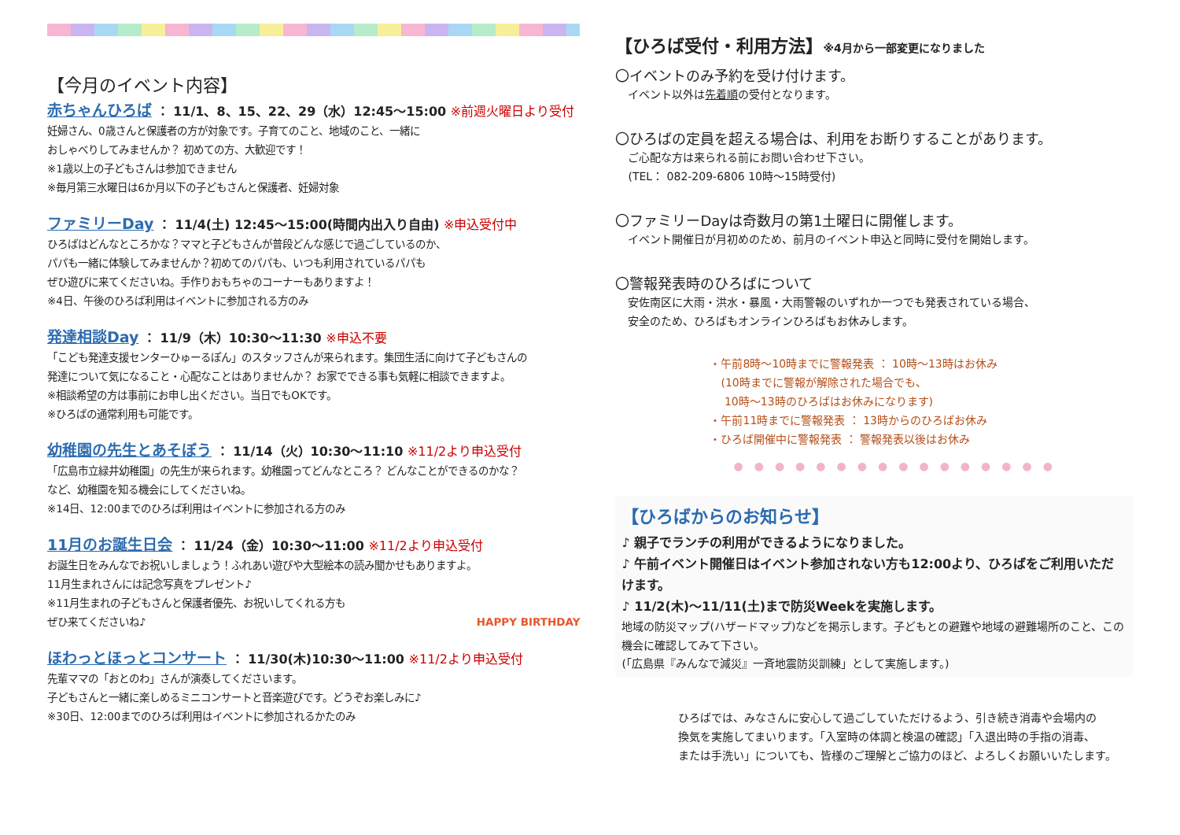【今月のイベント内容】
赤ちゃんひろば ： 11/1、8、15、22、29（水）12:45～15:00 ※前週火曜日より受付
妊婦さん、0歳さんと保護者の方が対象です。子育てのこと、地域のこと、一緒に
おしゃべりしてみませんか？ 初めての方、大歓迎です！
※1歳以上の子どもさんは参加できません
※毎月第三水曜日は6か月以下の子どもさんと保護者、妊婦対象
ファミリーDay ： 11/4(土) 12:45～15:00(時間内出入り自由) ※申込受付中
ひろばはどんなところかな？ママと子どもさんが普段どんな感じで過ごしているのか、
パパも一緒に体験してみませんか？初めてのパパも、いつも利用されているパパも
ぜひ遊びに来てくださいね。手作りおもちゃのコーナーもありますよ！
※4日、午後のひろば利用はイベントに参加される方のみ
発達相談Day ： 11/9（木）10:30～11:30 ※申込不要
「こども発達支援センターひゅーるぽん」のスタッフさんが来られます。集団生活に向けて子どもさんの
発達について気になること・心配なことはありませんか？ お家でできる事も気軽に相談できますよ。
※相談希望の方は事前にお申し出ください。当日でもOKです。
※ひろばの通常利用も可能です。
幼稚園の先生とあそぼう ： 11/14（火）10:30～11:10 ※11/2より申込受付
「広島市立緑井幼稚園」の先生が来られます。幼稚園ってどんなところ？ どんなことができるのかな？
など、幼稚園を知る機会にしてくださいね。
※14日、12:00までのひろば利用はイベントに参加される方のみ
11月のお誕生日会 ： 11/24（金）10:30～11:00 ※11/2より申込受付
お誕生日をみんなでお祝いしましょう！ふれあい遊びや大型絵本の読み聞かせもありますよ。
11月生まれさんには記念写真をプレゼント♪
※11月生まれの子どもさんと保護者優先、お祝いしてくれる方も
ぜひ来てくださいね♪ HAPPY BIRTHDAY
ほわっとほっとコンサート ： 11/30(木)10:30～11:00 ※11/2より申込受付
先輩ママの「おとのわ」さんが演奏してくださいます。
子どもさんと一緒に楽しめるミニコンサートと音楽遊びです。どうぞお楽しみに♪
※30日、12:00までのひろば利用はイベントに参加されるかたのみ
【ひろば受付・利用方法】※4月から一部変更になりました
〇イベントのみ予約を受け付けます。
イベント以外は先着順の受付となります。
〇ひろばの定員を超える場合は、利用をお断りすることがあります。
ご心配な方は来られる前にお問い合わせ下さい。
(TEL： 082-209-6806 10時～15時受付)
〇ファミリーDayは奇数月の第1土曜日に開催します。
イベント開催日が月初めのため、前月のイベント申込と同時に受付を開始します。
〇警報発表時のひろばについて
安佐南区に大雨・洪水・暴風・大雨警報のいずれか一つでも発表されている場合、
安全のため、ひろばもオンラインひろばもお休みします。
・午前8時～10時までに警報発表 ： 10時～13時はお休み
　(10時までに警報が解除された場合でも、
　 10時～13時のひろばはお休みになります)
・午前11時までに警報発表 ： 13時からのひろばお休み
・ひろば開催中に警報発表 ： 警報発表以後はお休み
●●●●●●●●●●●●●●●●
【ひろばからのお知らせ】
♪ 親子でランチの利用ができるようになりました。
♪ 午前イベント開催日はイベント参加されない方も12:00より、ひろばをご利用いただけます。
♪ 11/2(木)～11/11(土)まで防災Weekを実施します。
地域の防災マップ(ハザードマップ)などを掲示します。子どもとの避難や地域の避難場所のこと、この機会に確認してみて下さい。
(「広島県『みんなで減災』一斉地震防災訓練」として実施します。)
ひろばでは、みなさんに安心して過ごしていただけるよう、引き続き消毒や会場内の
換気を実施してまいります。「入室時の体調と検温の確認」「入退出時の手指の消毒、
または手洗い」についても、皆様のご理解とご協力のほど、よろしくお願いいたします。